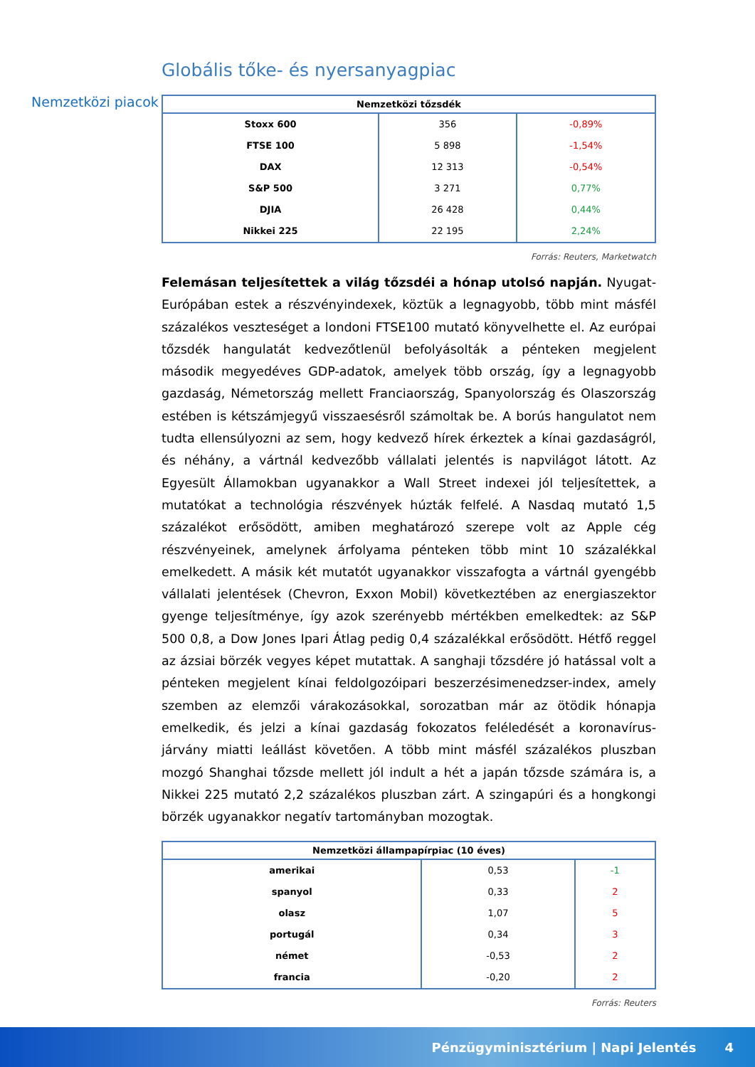Globális tőke- és nyersanyagpiac
Nemzetközi piacok
| Nemzetközi tőzsdék | | |
| --- | --- | --- |
| Stoxx 600 | 356 | -0,89% |
| FTSE 100 | 5 898 | -1,54% |
| DAX | 12 313 | -0,54% |
| S&P 500 | 3 271 | 0,77% |
| DJIA | 26 428 | 0,44% |
| Nikkei 225 | 22 195 | 2,24% |
Forrás: Reuters, Marketwatch
Felemásan teljesítettek a világ tőzsdéi a hónap utolsó napján. Nyugat-Európában estek a részvényindexek, köztük a legnagyobb, több mint másfél százalékos veszteséget a londoni FTSE100 mutató könyvelhette el. Az európai tőzsdék hangulatát kedvezőtlenül befolyásolták a pénteken megjelent második megyedéves GDP-adatok, amelyek több ország, így a legnagyobb gazdaság, Németország mellett Franciaország, Spanyolország és Olaszország estében is kétszámjegyű visszaesésről számoltak be. A borús hangulatot nem tudta ellensúlyozni az sem, hogy kedvező hírek érkeztek a kínai gazdaságról, és néhány, a vártnál kedvezőbb vállalati jelentés is napvilágot látott. Az Egyesült Államokban ugyanakkor a Wall Street indexei jól teljesítettek, a mutatókat a technológia részvények húzták felfelé. A Nasdaq mutató 1,5 százalékot erősödött, amiben meghatározó szerepe volt az Apple cég részvényeinek, amelynek árfolyama pénteken több mint 10 százalékkal emelkedett. A másik két mutatót ugyanakkor visszafogta a vártnál gyengébb vállalati jelentések (Chevron, Exxon Mobil) következtében az energiaszektor gyenge teljesítménye, így azok szerényebb mértékben emelkedtek: az S&P 500 0,8, a Dow Jones Ipari Átlag pedig 0,4 százalékkal erősödött. Hétfő reggel az ázsiai börzék vegyes képet mutattak. A sanghaji tőzsdére jó hatással volt a pénteken megjelent kínai feldolgozóipari beszerzésimenedzser-index, amely szemben az elemzői várakozásokkal, sorozatban már az ötödik hónapja emelkedik, és jelzi a kínai gazdaság fokozatos feléledését a koronavírus-járvány miatti leállást követően. A több mint másfél százalékos pluszban mozgó Shanghai tőzsde mellett jól indult a hét a japán tőzsde számára is, a Nikkei 225 mutató 2,2 százalékos pluszban zárt. A szingapúri és a hongkongi börzék ugyanakkor negatív tartományban mozogtak.
| Nemzetközi állampapírpiac (10 éves) | | |
| --- | --- | --- |
| amerikai | 0,53 | -1 |
| spanyol | 0,33 | 2 |
| olasz | 1,07 | 5 |
| portugál | 0,34 | 3 |
| német | -0,53 | 2 |
| francia | -0,20 | 2 |
Forrás: Reuters
Pénzügyminisztérium | Napi Jelentés 4